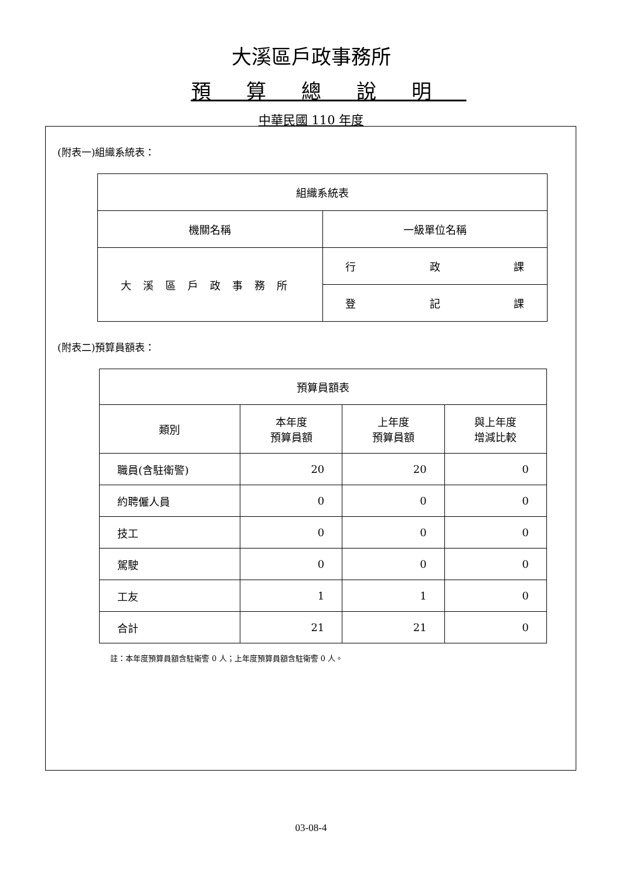大溪區戶政事務所
預算總說明
中華民國 110 年度
(附表一)組織系統表：
| 組織系統表 | |
| 機關名稱 | 一級單位名稱 |
| 大溪區戶政事務所 | 行 政 課 |
| | 登 記 課 |
(附表二)預算員額表：
| 預算員額表 | | | |
| 類別 | 本年度 預算員額 | 上年度 預算員額 | 與上年度 增減比較 |
| 職員(含駐衛警) | 20 | 20 | 0 |
| 約聘僱人員 | 0 | 0 | 0 |
| 技工 | 0 | 0 | 0 |
| 駕駛 | 0 | 0 | 0 |
| 工友 | 1 | 1 | 0 |
| 合計 | 21 | 21 | 0 |
註：本年度預算員額含駐衛警 0 人；上年度預算員額含駐衛警 0 人。
03-08-4